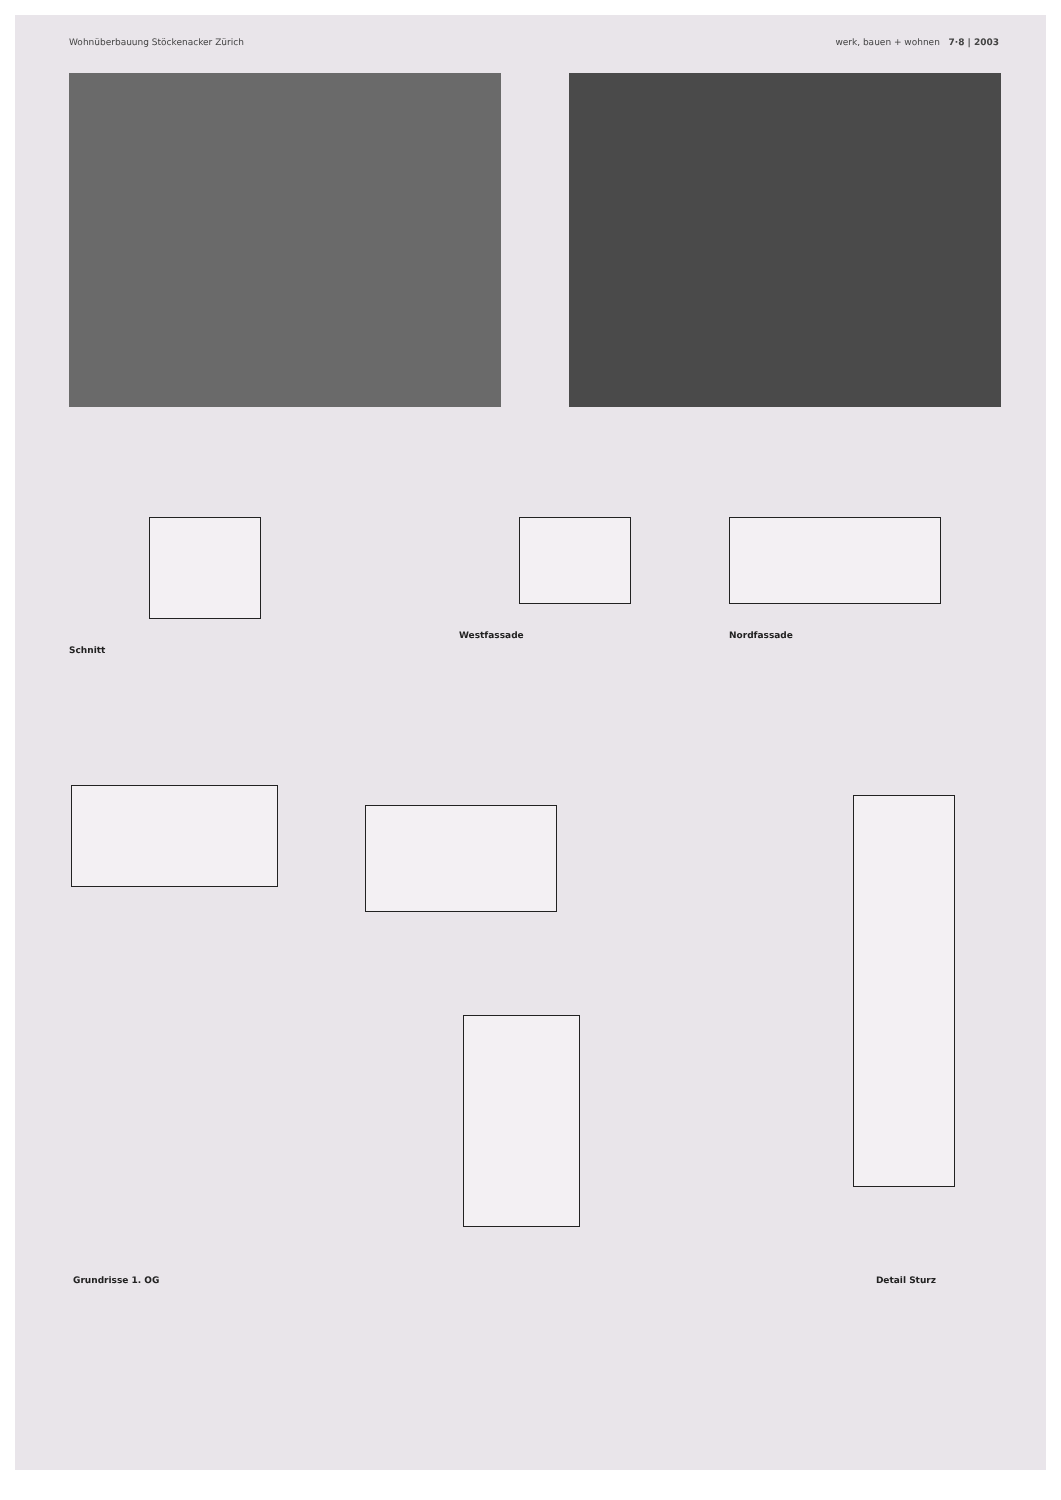Wohnüberbauung Stöckenacker Zürich werk, bauen + wohnen 7·8 | 2003
Schnitt Westfassade Nordfassade
Grundrisse 1. OG Detail Sturz